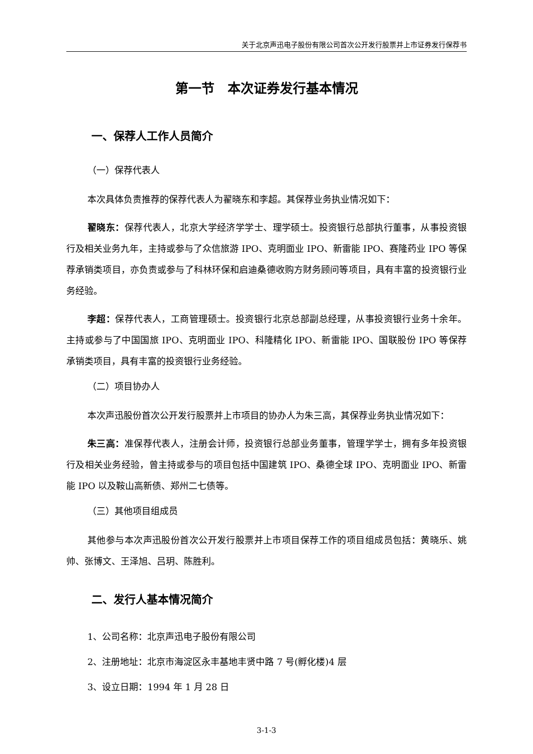关于北京声迅电子股份有限公司首次公开发行股票并上市证券发行保荐书
第一节　本次证券发行基本情况
一、保荐人工作人员简介
（一）保荐代表人
本次具体负责推荐的保荐代表人为翟晓东和李超。其保荐业务执业情况如下：
翟晓东：保荐代表人，北京大学经济学学士、理学硕士。投资银行总部执行董事，从事投资银行及相关业务九年，主持或参与了众信旅游 IPO、克明面业 IPO、新雷能 IPO、赛隆药业 IPO 等保荐承销类项目，亦负责或参与了科林环保和启迪桑德收购方财务顾问等项目，具有丰富的投资银行业务经验。
李超：保荐代表人，工商管理硕士。投资银行北京总部副总经理，从事投资银行业务十余年。主持或参与了中国国旅 IPO、克明面业 IPO、科隆精化 IPO、新雷能 IPO、国联股份 IPO 等保荐承销类项目，具有丰富的投资银行业务经验。
（二）项目协办人
本次声迅股份首次公开发行股票并上市项目的协办人为朱三高，其保荐业务执业情况如下：
朱三高：准保荐代表人，注册会计师，投资银行总部业务董事，管理学学士，拥有多年投资银行及相关业务经验，曾主持或参与的项目包括中国建筑 IPO、桑德全球 IPO、克明面业 IPO、新雷能 IPO 以及鞍山高新债、郑州二七债等。
（三）其他项目组成员
其他参与本次声迅股份首次公开发行股票并上市项目保荐工作的项目组成员包括：黄晓乐、姚帅、张博文、王泽旭、吕玥、陈胜利。
二、发行人基本情况简介
1、公司名称：北京声迅电子股份有限公司
2、注册地址：北京市海淀区永丰基地丰贤中路 7 号(孵化楼)4 层
3、设立日期：1994 年 1 月 28 日
3-1-3